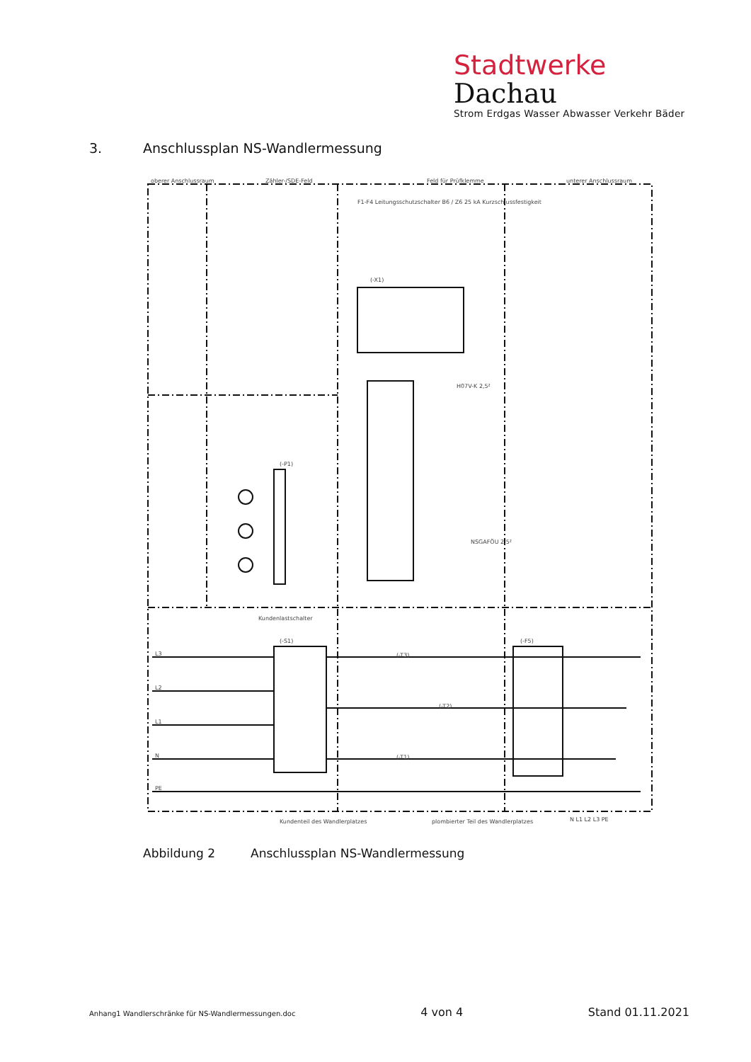Stadtwerke Dachau
Strom Erdgas Wasser Abwasser Verkehr Bäder
3. Anschlussplan NS-Wandlermessung
oberer Anschlussraum
Zähler-/SDE-Feld
Feld für Prüfklemme
unterer Anschlussraum
Kundenlastschalter
Kundenteil des Wandlerplatzes
plombierter Teil des Wandlerplatzes
(-P1)
(-X1)
(-S1)
(-F5)
(-T3)
(-T2)
(-T1)
L3
L2
L1
N
PE
N L1 L2 L3 PE
F1-F4 Leitungsschutzschalter B6 / Z6 25 kA Kurzschlussfestigkeit
H07V-K 2,5²
NSGAFÖU 2,5²
Abbildung 2 Anschlussplan NS-Wandlermessung
Anhang1 Wandlerschränke für NS-Wandlermessungen.doc 4 von 4 Stand 01.11.2021